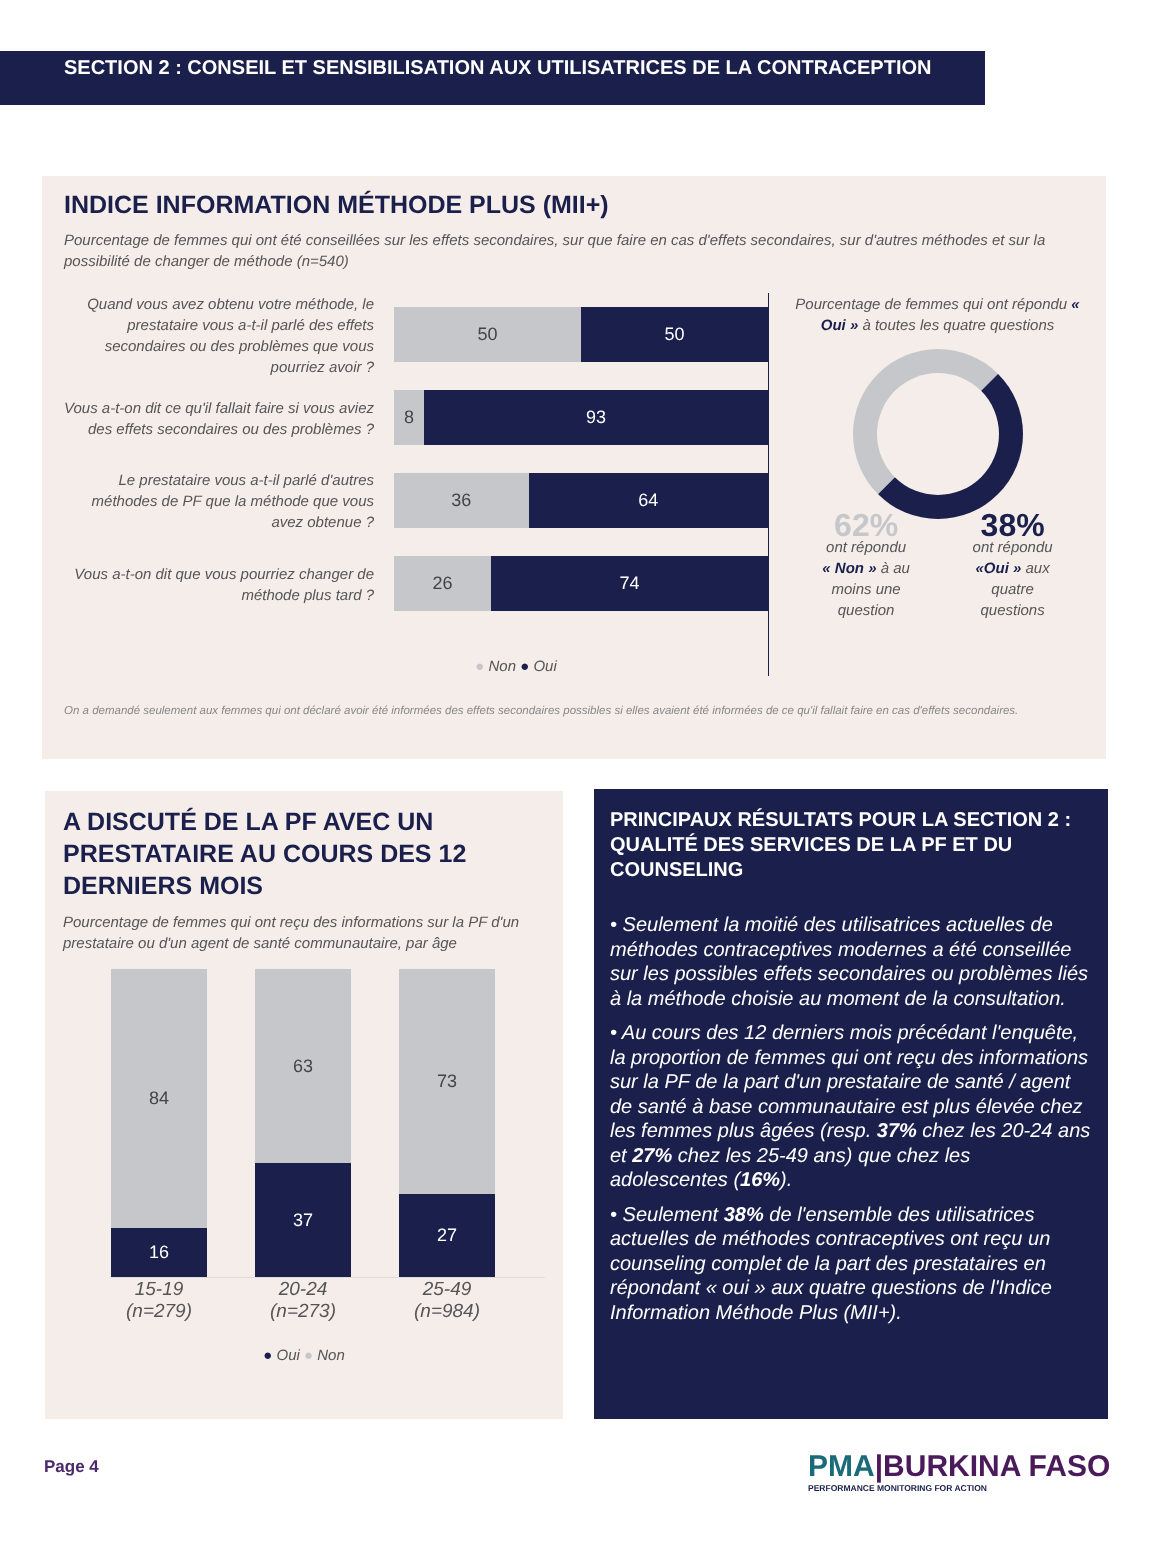SECTION 2 : CONSEIL ET SENSIBILISATION AUX UTILISATRICES DE LA CONTRACEPTION
INDICE INFORMATION MÉTHODE PLUS (MII+)
Pourcentage de femmes qui ont été conseillées sur les effets secondaires, sur que faire en cas d'effets secondaires, sur d'autres méthodes et sur la possibilité de changer de méthode (n=540)
Quand vous avez obtenu votre méthode, le prestataire vous a-t-il parlé des effets secondaires ou des problèmes que vous pourriez avoir ?
50 50
Vous a-t-on dit ce qu'il fallait faire si vous aviez des effets secondaires ou des problèmes ?
8 93
Le prestataire vous a-t-il parlé d'autres méthodes de PF que la méthode que vous avez obtenue ?
36 64
Vous a-t-on dit que vous pourriez changer de méthode plus tard ?
26 74
● Non ● Oui
Pourcentage de femmes qui ont répondu « Oui » à toutes les quatre questions
62%
ont répondu
« Non » à au
moins une
question
38%
ont répondu
«Oui » aux
quatre
questions
On a demandé seulement aux femmes qui ont déclaré avoir été informées des effets secondaires possibles si elles avaient été informées de ce qu'il fallait faire en cas d'effets secondaires.
A DISCUTÉ DE LA PF AVEC UN PRESTATAIRE AU COURS DES 12 DERNIERS MOIS
Pourcentage de femmes qui ont reçu des informations sur la PF d'un prestataire ou d'un agent de santé communautaire, par âge
84
16
63
37
73
27
15-19 (n=279)
20-24 (n=273)
25-49 (n=984)
● Oui ● Non
PRINCIPAUX RÉSULTATS POUR LA SECTION 2 : QUALITÉ DES SERVICES DE LA PF ET DU COUNSELING
• Seulement la moitié des utilisatrices actuelles de méthodes contraceptives modernes a été conseillée sur les possibles effets secondaires ou problèmes liés à la méthode choisie au moment de la consultation.
• Au cours des 12 derniers mois précédant l'enquête, la proportion de femmes qui ont reçu des informations sur la PF de la part d'un prestataire de santé / agent de santé à base communautaire est plus élevée chez les femmes plus âgées (resp. 37% chez les 20-24 ans et 27% chez les 25-49 ans) que chez les adolescentes (16%).
• Seulement 38% de l'ensemble des utilisatrices actuelles de méthodes contraceptives ont reçu un counseling complet de la part des prestataires en répondant « oui » aux quatre questions de l'Indice Information Méthode Plus (MII+).
Page 4
PMA|BURKINA FASO
PERFORMANCE MONITORING FOR ACTION